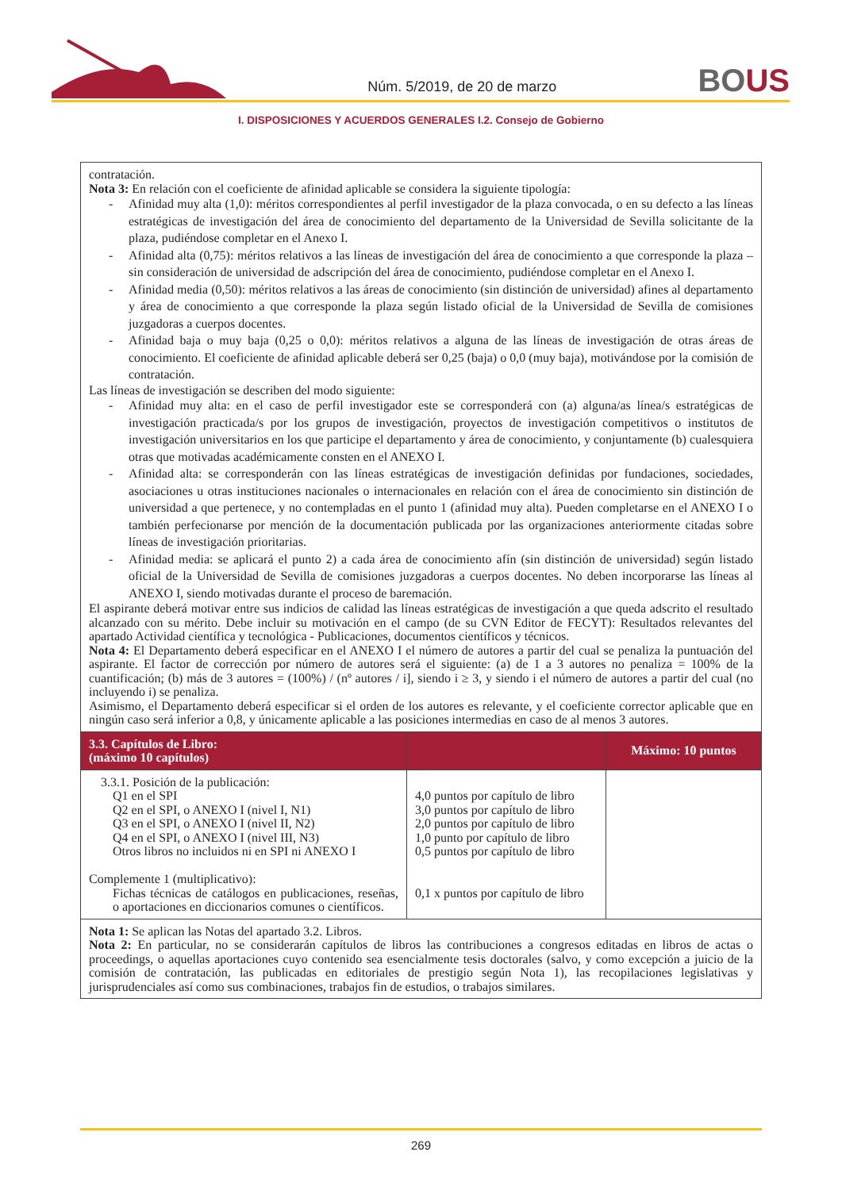Núm. 5/2019, de 20 de marzo
BOUS
I. DISPOSICIONES Y ACUERDOS GENERALES I.2. Consejo de Gobierno
| contratación. Nota 3: En relación con el coeficiente de afinidad aplicable se considera la siguiente tipología: Afinidad muy alta (1,0): méritos correspondientes al perfil investigador de la plaza convocada, o en su defecto a las líneas estratégicas de investigación del área de conocimiento del departamento de la Universidad de Sevilla solicitante de la plaza, pudiéndose completar en el Anexo I. Afinidad alta (0,75): méritos relativos a las líneas de investigación del área de conocimiento a que corresponde la plaza –sin consideración de universidad de adscripción del área de conocimiento, pudiéndose completar en el Anexo I. Afinidad media (0,50): méritos relativos a las áreas de conocimiento (sin distinción de universidad) afines al departamento y área de conocimiento a que corresponde la plaza según listado oficial de la Universidad de Sevilla de comisiones juzgadoras a cuerpos docentes. Afinidad baja o muy baja (0,25 o 0,0): méritos relativos a alguna de las líneas de investigación de otras áreas de conocimiento. El coeficiente de afinidad aplicable deberá ser 0,25 (baja) o 0,0 (muy baja), motivándose por la comisión de contratación. Las líneas de investigación se describen del modo siguiente: Afinidad muy alta: en el caso de perfil investigador este se corresponderá con (a) alguna/as línea/s estratégicas de investigación practicada/s por los grupos de investigación, proyectos de investigación competitivos o institutos de investigación universitarios en los que participe el departamento y área de conocimiento, y conjuntamente (b) cualesquiera otras que motivadas académicamente consten en el ANEXO I. Afinidad alta: se corresponderán con las líneas estratégicas de investigación definidas por fundaciones, sociedades, asociaciones u otras instituciones nacionales o internacionales en relación con el área de conocimiento sin distinción de universidad a que pertenece, y no contempladas en el punto 1 (afinidad muy alta). Pueden completarse en el ANEXO I o también perfecionarse por mención de la documentación publicada por las organizaciones anteriormente citadas sobre líneas de investigación prioritarias. Afinidad media: se aplicará el punto 2) a cada área de conocimiento afín (sin distinción de universidad) según listado oficial de la Universidad de Sevilla de comisiones juzgadoras a cuerpos docentes. No deben incorporarse las líneas al ANEXO I, siendo motivadas durante el proceso de baremación. El aspirante deberá motivar entre sus indicios de calidad las líneas estratégicas de investigación a que queda adscrito el resultado alcanzado con su mérito. Debe incluir su motivación en el campo (de su CVN Editor de FECYT): Resultados relevantes del apartado Actividad científica y tecnológica - Publicaciones, documentos científicos y técnicos. Nota 4: El Departamento deberá especificar en el ANEXO I el número de autores a partir del cual se penaliza la puntuación del aspirante. El factor de corrección por número de autores será el siguiente: (a) de 1 a 3 autores no penaliza = 100% de la cuantificación; (b) más de 3 autores = (100%) / (nº autores / i], siendo i ≥ 3, y siendo i el número de autores a partir del cual (no incluyendo i) se penaliza. Asimismo, el Departamento deberá especificar si el orden de los autores es relevante, y el coeficiente corrector aplicable que en ningún caso será inferior a 0,8, y únicamente aplicable a las posiciones intermedias en caso de al menos 3 autores. | | |
| 3.3. Capítulos de Libro: (máximo 10 capítulos) | | Máximo: 10 puntos |
| 3.3.1. Posición de la publicación: Q1 en el SPI Q2 en el SPI, o ANEXO I (nivel I, N1) Q3 en el SPI, o ANEXO I (nivel II, N2) Q4 en el SPI, o ANEXO I (nivel III, N3) Otros libros no incluidos ni en SPI ni ANEXO I Complemente 1 (multiplicativo): Fichas técnicas de catálogos en publicaciones, reseñas, o aportaciones en diccionarios comunes o científicos. | 4,0 puntos por capítulo de libro 3,0 puntos por capítulo de libro 2,0 puntos por capítulo de libro 1,0 punto por capítulo de libro 0,5 puntos por capítulo de libro 0,1 x puntos por capítulo de libro | |
| Nota 1: Se aplican las Notas del apartado 3.2. Libros. Nota 2: En particular, no se considerarán capítulos de libros las contribuciones a congresos editadas en libros de actas o proceedings, o aquellas aportaciones cuyo contenido sea esencialmente tesis doctorales (salvo, y como excepción a juicio de la comisión de contratación, las publicadas en editoriales de prestigio según Nota 1), las recopilaciones legislativas y jurisprudenciales así como sus combinaciones, trabajos fin de estudios, o trabajos similares. | | |
269